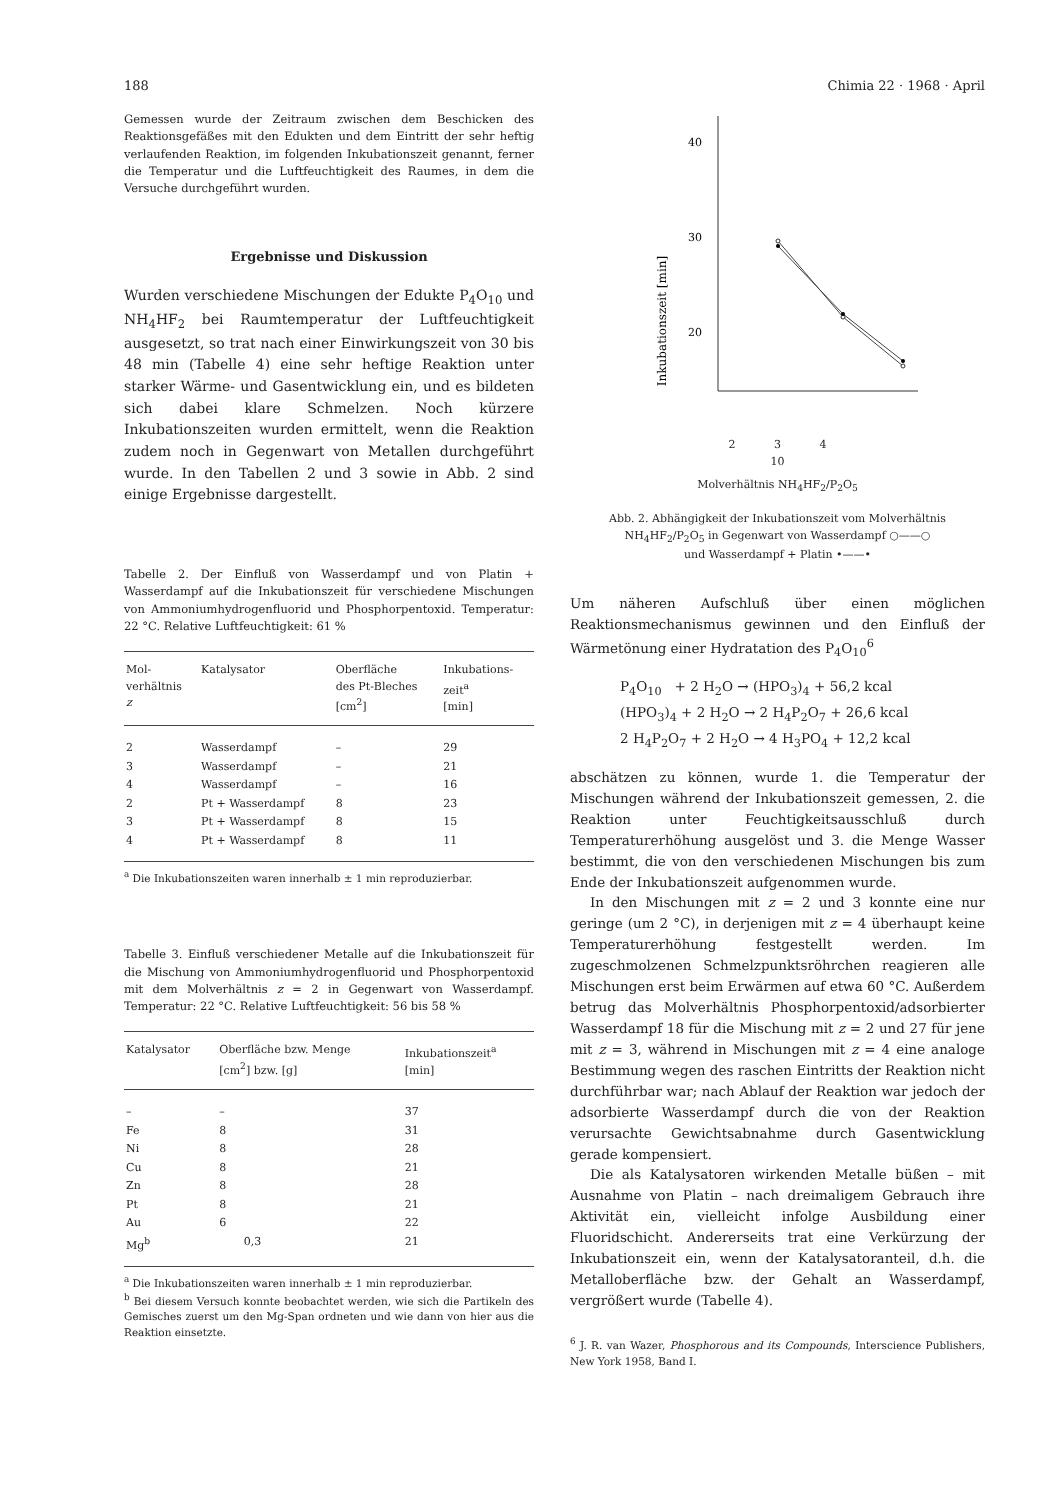188 Chimia 22 · 1968 · April
Gemessen wurde der Zeitraum zwischen dem Beschicken des Reaktionsgefäßes mit den Edukten und dem Eintritt der sehr heftig verlaufenden Reaktion, im folgenden Inkubationszeit genannt, ferner die Temperatur und die Luftfeuchtigkeit des Raumes, in dem die Versuche durchgeführt wurden.
Ergebnisse und Diskussion
Wurden verschiedene Mischungen der Edukte P<sub>4</sub>O<sub>10</sub> und NH<sub>4</sub>HF<sub>2</sub> bei Raumtemperatur der Luftfeuchtigkeit ausgesetzt, so trat nach einer Einwirkungszeit von 30 bis 48 min (Tabelle 4) eine sehr heftige Reaktion unter starker Wärme- und Gasentwicklung ein, und es bildeten sich dabei klare Schmelzen. Noch kürzere Inkubationszeiten wurden ermittelt, wenn die Reaktion zudem noch in Gegenwart von Metallen durchgeführt wurde. In den Tabellen 2 und 3 sowie in Abb. 2 sind einige Ergebnisse dargestellt.
Tabelle 2. Der Einfluß von Wasserdampf und von Platin + Wasserdampf auf die Inkubationszeit für verschiedene Mischungen von Ammoniumhydrogenfluorid und Phosphorpentoxid. Temperatur: 22 °C. Relative Luftfeuchtigkeit: 61 %
| Mol- verhältnis z | Katalysator | Oberfläche des Pt-Bleches [cm<sup>2</sup>] | Inkubations- zeit<sup>a</sup> [min] |
| --- | --- | --- | --- |
| 2 | Wasserdampf | – | 29 |
| 3 | Wasserdampf | – | 21 |
| 4 | Wasserdampf | – | 16 |
| 2 | Pt + Wasserdampf | 8 | 23 |
| 3 | Pt + Wasserdampf | 8 | 15 |
| 4 | Pt + Wasserdampf | 8 | 11 |
<sup>a</sup> Die Inkubationszeiten waren innerhalb ± 1 min reproduzierbar.
Tabelle 3. Einfluß verschiedener Metalle auf die Inkubationszeit für die Mischung von Ammoniumhydrogenfluorid und Phosphorpentoxid mit dem Molverhältnis z = 2 in Gegenwart von Wasserdampf. Temperatur: 22 °C. Relative Luftfeuchtigkeit: 56 bis 58 %
| Katalysator | Oberfläche bzw. Menge [cm<sup>2</sup>] bzw. [g] | Inkubationszeit<sup>a</sup> [min] |
| --- | --- | --- |
| – | – | 37 |
| Fe | 8 | 31 |
| Ni | 8 | 28 |
| Cu | 8 | 21 |
| Zn | 8 | 28 |
| Pt | 8 | 21 |
| Au | 6 | 22 |
| Mg<sup>b</sup> | 0,3 | 21 |
<sup>a</sup> Die Inkubationszeiten waren innerhalb ± 1 min reproduzierbar.
<sup>b</sup> Bei diesem Versuch konnte beobachtet werden, wie sich die Partikeln des Gemisches zuerst um den Mg-Span ordneten und wie dann von hier aus die Reaktion einsetzte.
40
30
20
Inkubationszeit [min]
2 3 4
10
Molverhältnis NH<sub>4</sub>HF<sub>2</sub>/P<sub>2</sub>O<sub>5</sub>
Abb. 2. Abhängigkeit der Inkubationszeit vom Molverhältnis NH<sub>4</sub>HF<sub>2</sub>/P<sub>2</sub>O<sub>5</sub> in Gegenwart von Wasserdampf ○——○
und Wasserdampf + Platin •——•
Um näheren Aufschluß über einen möglichen Reaktionsmechanismus gewinnen und den Einfluß der Wärmetönung einer Hydratation des P<sub>4</sub>O<sub>10</sub><sup>6</sup>
P<sub>4</sub>O<sub>10</sub> + 2 H<sub>2</sub>O → (HPO<sub>3</sub>)<sub>4</sub> + 56,2 kcal
(HPO<sub>3</sub>)<sub>4</sub> + 2 H<sub>2</sub>O → 2 H<sub>4</sub>P<sub>2</sub>O<sub>7</sub> + 26,6 kcal
2 H<sub>4</sub>P<sub>2</sub>O<sub>7</sub> + 2 H<sub>2</sub>O → 4 H<sub>3</sub>PO<sub>4</sub> + 12,2 kcal
abschätzen zu können, wurde 1. die Temperatur der Mischungen während der Inkubationszeit gemessen, 2. die Reaktion unter Feuchtigkeitsausschluß durch Temperaturerhöhung ausgelöst und 3. die Menge Wasser bestimmt, die von den verschiedenen Mischungen bis zum Ende der Inkubationszeit aufgenommen wurde.
In den Mischungen mit z = 2 und 3 konnte eine nur geringe (um 2 °C), in derjenigen mit z = 4 überhaupt keine Temperaturerhöhung festgestellt werden. Im zugeschmolzenen Schmelzpunktsröhrchen reagieren alle Mischungen erst beim Erwärmen auf etwa 60 °C. Außerdem betrug das Molverhältnis Phosphorpentoxid/adsorbierter Wasserdampf 18 für die Mischung mit z = 2 und 27 für jene mit z = 3, während in Mischungen mit z = 4 eine analoge Bestimmung wegen des raschen Eintritts der Reaktion nicht durchführbar war; nach Ablauf der Reaktion war jedoch der adsorbierte Wasserdampf durch die von der Reaktion verursachte Gewichtsabnahme durch Gasentwicklung gerade kompensiert.
Die als Katalysatoren wirkenden Metalle büßen – mit Ausnahme von Platin – nach dreimaligem Gebrauch ihre Aktivität ein, vielleicht infolge Ausbildung einer Fluoridschicht. Andererseits trat eine Verkürzung der Inkubationszeit ein, wenn der Katalysatoranteil, d.h. die Metalloberfläche bzw. der Gehalt an Wasserdampf, vergrößert wurde (Tabelle 4).
<sup>6</sup> J. R. van Wazer, Phosphorous and its Compounds, Interscience Publishers, New York 1958, Band I.